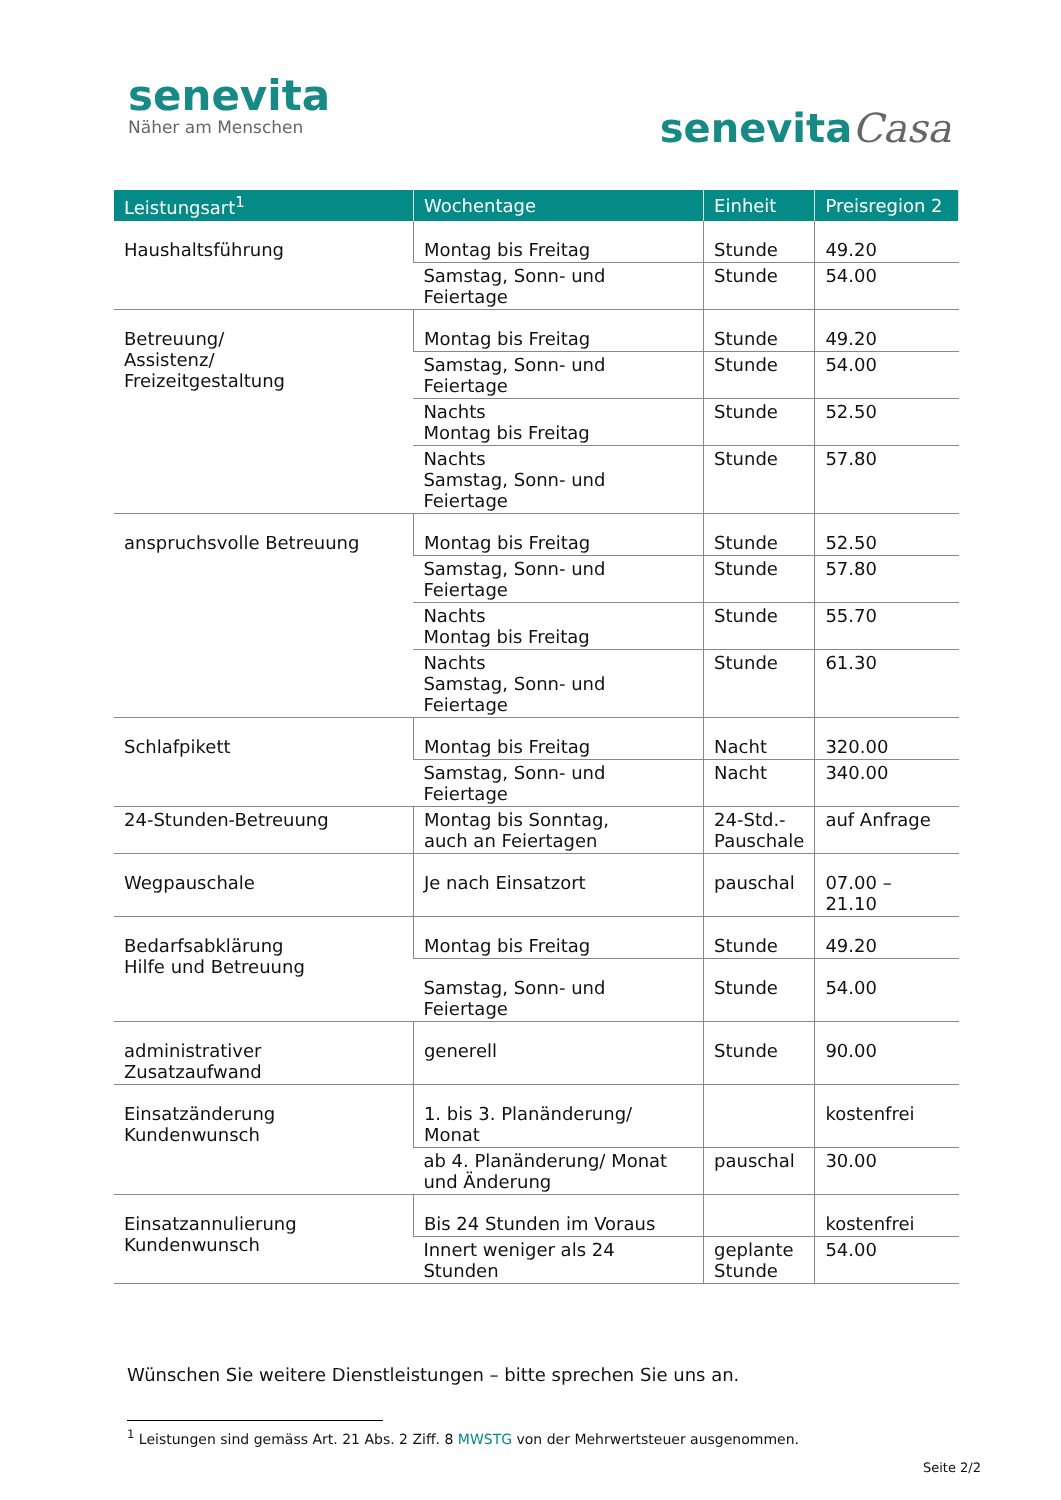senevita
Näher am Menschen
senevitaCasa
| Leistungsart<sup>1</sup> | Wochentage | Einheit | Preisregion 2 |
| --- | --- | --- | --- |
| Haushaltsführung | Montag bis Freitag | Stunde | 49.20 |
| | Samstag, Sonn- und Feiertage | Stunde | 54.00 |
| Betreuung/ Assistenz/ Freizeitgestaltung | Montag bis Freitag | Stunde | 49.20 |
| | Samstag, Sonn- und Feiertage | Stunde | 54.00 |
| | Nachts Montag bis Freitag | Stunde | 52.50 |
| | Nachts Samstag, Sonn- und Feiertage | Stunde | 57.80 |
| anspruchsvolle Betreuung | Montag bis Freitag | Stunde | 52.50 |
| | Samstag, Sonn- und Feiertage | Stunde | 57.80 |
| | Nachts Montag bis Freitag | Stunde | 55.70 |
| | Nachts Samstag, Sonn- und Feiertage | Stunde | 61.30 |
| Schlafpikett | Montag bis Freitag | Nacht | 320.00 |
| | Samstag, Sonn- und Feiertage | Nacht | 340.00 |
| 24-Stunden-Betreuung | Montag bis Sonntag, auch an Feiertagen | 24-Std.- Pauschale | auf Anfrage |
| Wegpauschale | Je nach Einsatzort | pauschal | 07.00 – 21.10 |
| Bedarfsabklärung Hilfe und Betreuung | Montag bis Freitag | Stunde | 49.20 |
| | Samstag, Sonn- und Feiertage | Stunde | 54.00 |
| administrativer Zusatzaufwand | generell | Stunde | 90.00 |
| Einsatzänderung Kundenwunsch | 1. bis 3. Planänderung/ Monat | | kostenfrei |
| | ab 4. Planänderung/ Monat und Änderung | pauschal | 30.00 |
| Einsatzannulierung Kundenwunsch | Bis 24 Stunden im Voraus | | kostenfrei |
| | Innert weniger als 24 Stunden | geplante Stunde | 54.00 |
Wünschen Sie weitere Dienstleistungen – bitte sprechen Sie uns an.
<sup>1</sup> Leistungen sind gemäss Art. 21 Abs. 2 Ziff. 8 MWSTG von der Mehrwertsteuer ausgenommen.
Seite 2/2